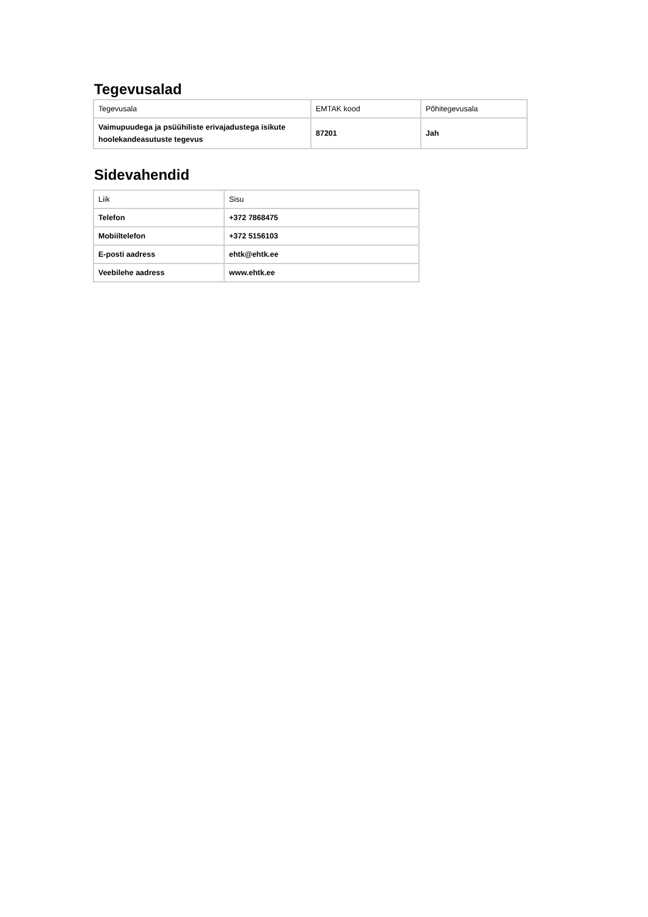Tegevusalad
| Tegevusala | EMTAK kood | Põhitegevusala |
| Vaimupuudega ja psüühiliste erivajadustega isikute hoolekandeasutuste tegevus | 87201 | Jah |
Sidevahendid
| Liik | Sisu |
| Telefon | +372 7868475 |
| Mobiiltelefon | +372 5156103 |
| E-posti aadress | ehtk@ehtk.ee |
| Veebilehe aadress | www.ehtk.ee |